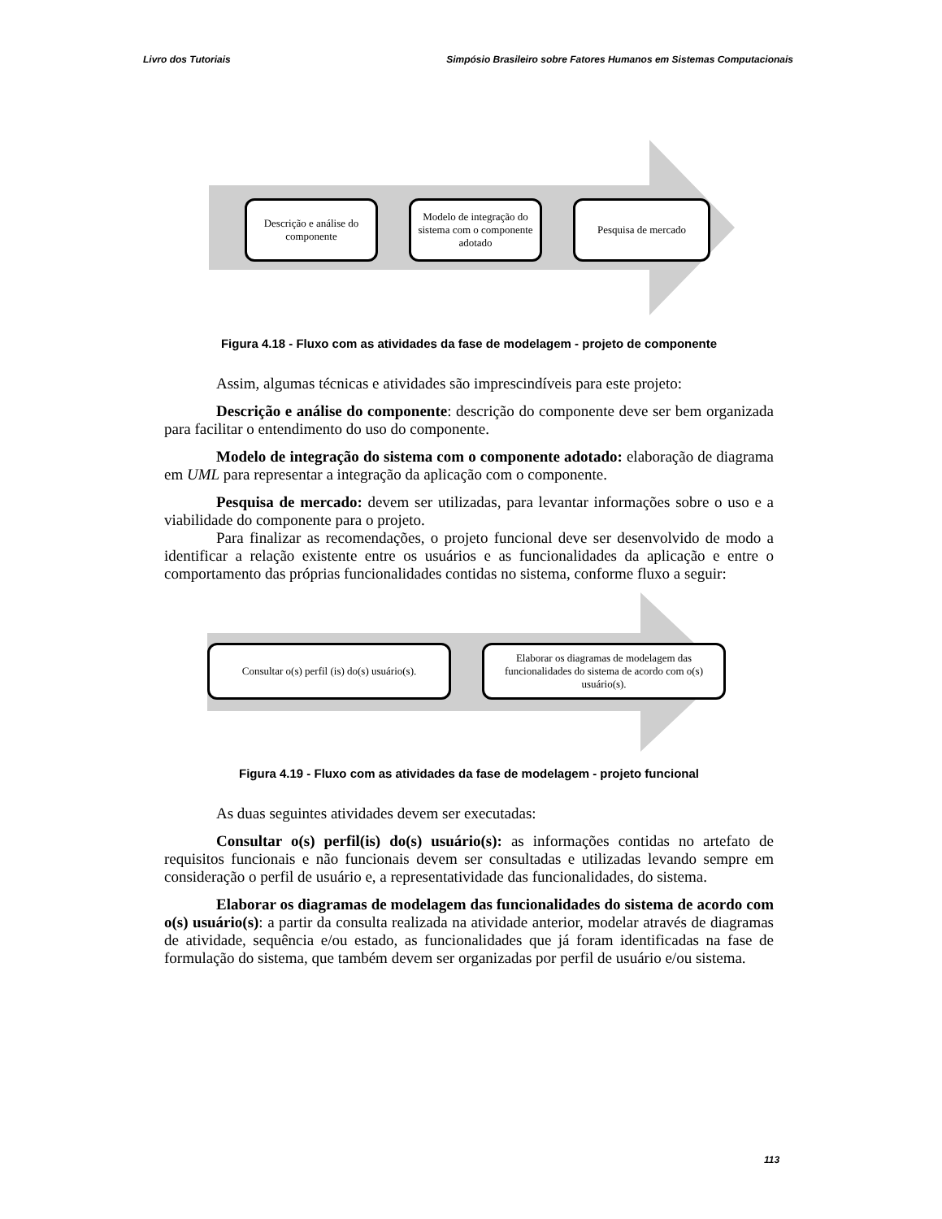Livro dos Tutoriais Simpósio Brasileiro sobre Fatores Humanos em Sistemas Computacionais
Descrição e análise do componente
Modelo de integração do sistema com o componente adotado
Pesquisa de mercado
Figura 4.18 - Fluxo com as atividades da fase de modelagem - projeto de componente
Assim, algumas técnicas e atividades são imprescindíveis para este projeto:
Descrição e análise do componente: descrição do componente deve ser bem organizada para facilitar o entendimento do uso do componente.
Modelo de integração do sistema com o componente adotado: elaboração de diagrama em UML para representar a integração da aplicação com o componente.
Pesquisa de mercado: devem ser utilizadas, para levantar informações sobre o uso e a viabilidade do componente para o projeto.
Para finalizar as recomendações, o projeto funcional deve ser desenvolvido de modo a identificar a relação existente entre os usuários e as funcionalidades da aplicação e entre o comportamento das próprias funcionalidades contidas no sistema, conforme fluxo a seguir:
Consultar o(s) perfil (is) do(s) usuário(s).
Elaborar os diagramas de modelagem das funcionalidades do sistema de acordo com o(s) usuário(s).
Figura 4.19 - Fluxo com as atividades da fase de modelagem - projeto funcional
As duas seguintes atividades devem ser executadas:
Consultar o(s) perfil(is) do(s) usuário(s): as informações contidas no artefato de requisitos funcionais e não funcionais devem ser consultadas e utilizadas levando sempre em consideração o perfil de usuário e, a representatividade das funcionalidades, do sistema.
Elaborar os diagramas de modelagem das funcionalidades do sistema de acordo com o(s) usuário(s): a partir da consulta realizada na atividade anterior, modelar através de diagramas de atividade, sequência e/ou estado, as funcionalidades que já foram identificadas na fase de formulação do sistema, que também devem ser organizadas por perfil de usuário e/ou sistema.
113